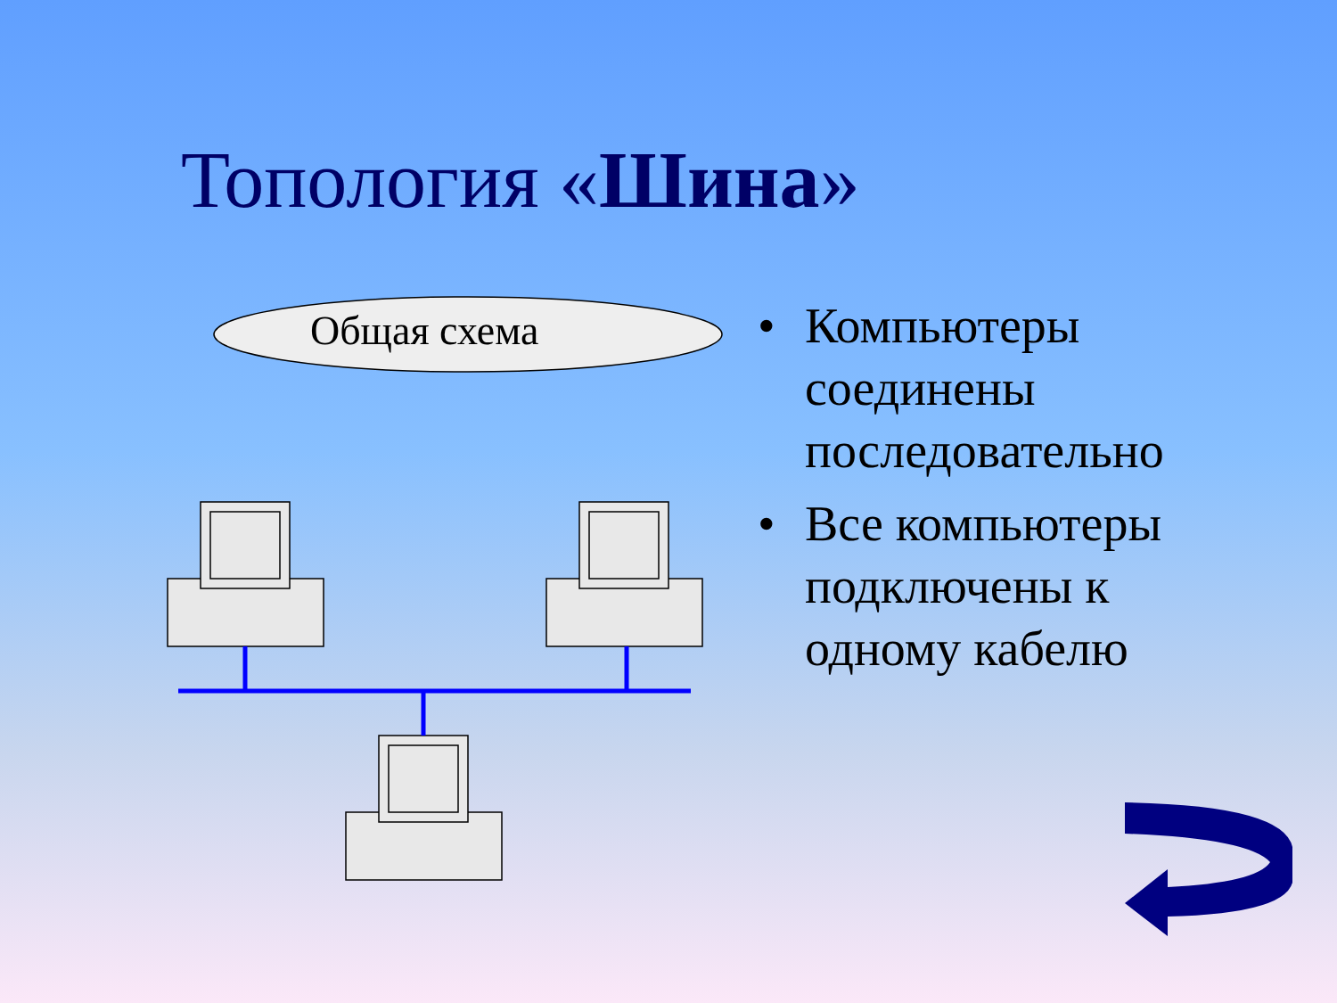Топология «Шина»
Общая схема
• Компьютеры соединены последовательно
• Все компьютеры подключены к одному кабелю